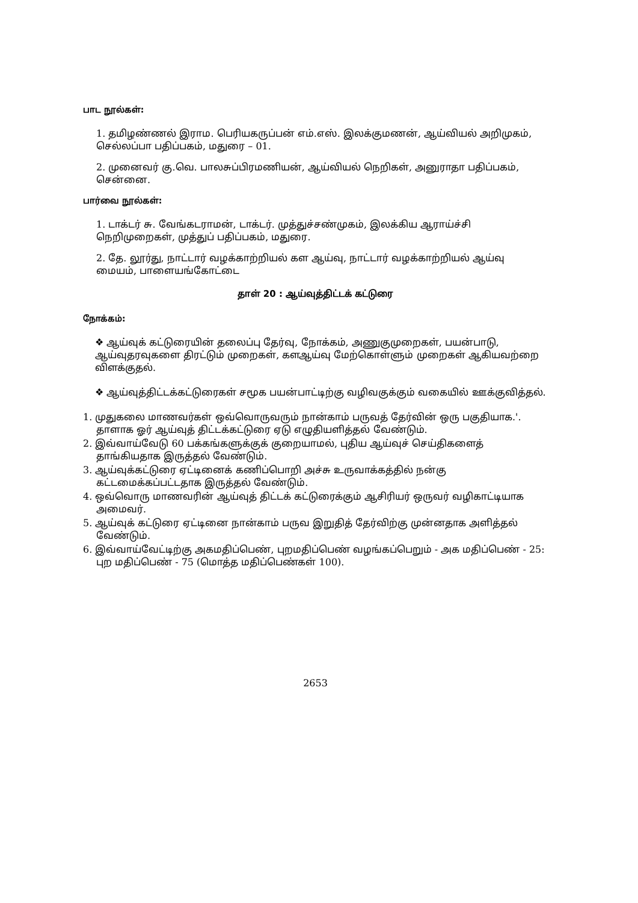பாட நூல்கள்:
1. தமிழண்ணல் இராம. பெரியகருப்பன் எம்.எஸ். இலக்குமணன், ஆய்வியல் அறிமுகம், செல்லப்பா பதிப்பகம், மதுரை – 01.
2. முனைவர் கு.வெ. பாலசுப்பிரமணியன், ஆய்வியல் நெறிகள், அனுராதா பதிப்பகம், சென்னை.
பார்வை நூல்கள்:
1. டாக்டர் சு. வேங்கடராமன், டாக்டர். முத்துச்சண்முகம், இலக்கிய ஆராய்ச்சி நெறிமுறைகள், முத்துப் பதிப்பகம், மதுரை.
2. தே. லூர்து, நாட்டார் வழக்காற்றியல் கள ஆய்வு, நாட்டார் வழக்காற்றியல் ஆய்வு மையம், பாளையங்கோட்டை
தாள் 20 : ஆய்வுத்திட்டக் கட்டுரை
நோக்கம்:
❖ ஆய்வுக் கட்டுரையின் தலைப்பு தேர்வு, நோக்கம், அணுகுமுறைகள், பயன்பாடு, ஆய்வுதரவுகளை திரட்டும் முறைகள், களஆய்வு மேற்கொள்ளும் முறைகள் ஆகியவற்றை விளக்குதல்.
❖ ஆய்வுத்திட்டக்கட்டுரைகள் சமூக பயன்பாட்டிற்கு வழிவகுக்கும் வகையில் ஊக்குவித்தல்.
1. முதுகலை மாணவர்கள் ஒவ்வொருவரும் நான்காம் பருவத் தேர்வின் ஒரு பகுதியாக.'. தாளாக ஓர் ஆய்வுத் திட்டக்கட்டுரை ஏடு எழுதியளித்தல் வேண்டும்.
2. இவ்வாய்வேடு 60 பக்கங்களுக்குக் குறையாமல், புதிய ஆய்வுச் செய்திகளைத் தாங்கியதாக இருத்தல் வேண்டும்.
3. ஆய்வுக்கட்டுரை ஏட்டினைக் கணிப்பொறி அச்சு உருவாக்கத்தில் நன்கு கட்டமைக்கப்பட்டதாக இருத்தல் வேண்டும்.
4. ஒவ்வொரு மாணவரின் ஆய்வுத் திட்டக் கட்டுரைக்கும் ஆசிரியர் ஒருவர் வழிகாட்டியாக அமைவர்.
5. ஆய்வுக் கட்டுரை ஏட்டினை நான்காம் பருவ இறுதித் தேர்விற்கு முன்னதாக அளித்தல் வேண்டும்.
6. இவ்வாய்வேட்டிற்கு அகமதிப்பெண், புறமதிப்பெண் வழங்கப்பெறும் - அக மதிப்பெண் - 25: புற மதிப்பெண் - 75 (மொத்த மதிப்பெண்கள் 100).
2653